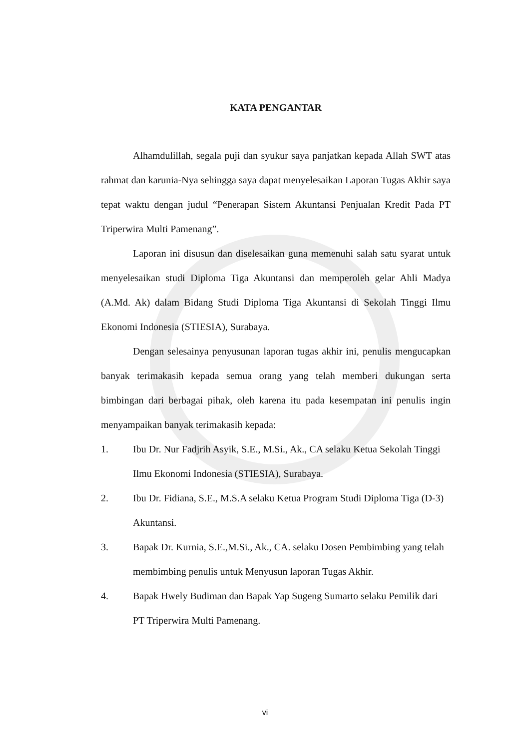KATA PENGANTAR
Alhamdulillah, segala puji dan syukur saya panjatkan kepada Allah SWT atas rahmat dan karunia-Nya sehingga saya dapat menyelesaikan Laporan Tugas Akhir saya tepat waktu dengan judul “Penerapan Sistem Akuntansi Penjualan Kredit Pada PT Triperwira Multi Pamenang”.
Laporan ini disusun dan diselesaikan guna memenuhi salah satu syarat untuk menyelesaikan studi Diploma Tiga Akuntansi dan memperoleh gelar Ahli Madya (A.Md. Ak) dalam Bidang Studi Diploma Tiga Akuntansi di Sekolah Tinggi Ilmu Ekonomi Indonesia (STIESIA), Surabaya.
Dengan selesainya penyusunan laporan tugas akhir ini, penulis mengucapkan banyak terimakasih kepada semua orang yang telah memberi dukungan serta bimbingan dari berbagai pihak, oleh karena itu pada kesempatan ini penulis ingin menyampaikan banyak terimakasih kepada:
1. Ibu Dr. Nur Fadjrih Asyik, S.E., M.Si., Ak., CA selaku Ketua Sekolah Tinggi Ilmu Ekonomi Indonesia (STIESIA), Surabaya.
2. Ibu Dr. Fidiana, S.E., M.S.A selaku Ketua Program Studi Diploma Tiga (D-3) Akuntansi.
3. Bapak Dr. Kurnia, S.E.,M.Si., Ak., CA. selaku Dosen Pembimbing yang telah membimbing penulis untuk Menyusun laporan Tugas Akhir.
4. Bapak Hwely Budiman dan Bapak Yap Sugeng Sumarto selaku Pemilik dari PT Triperwira Multi Pamenang.
vi